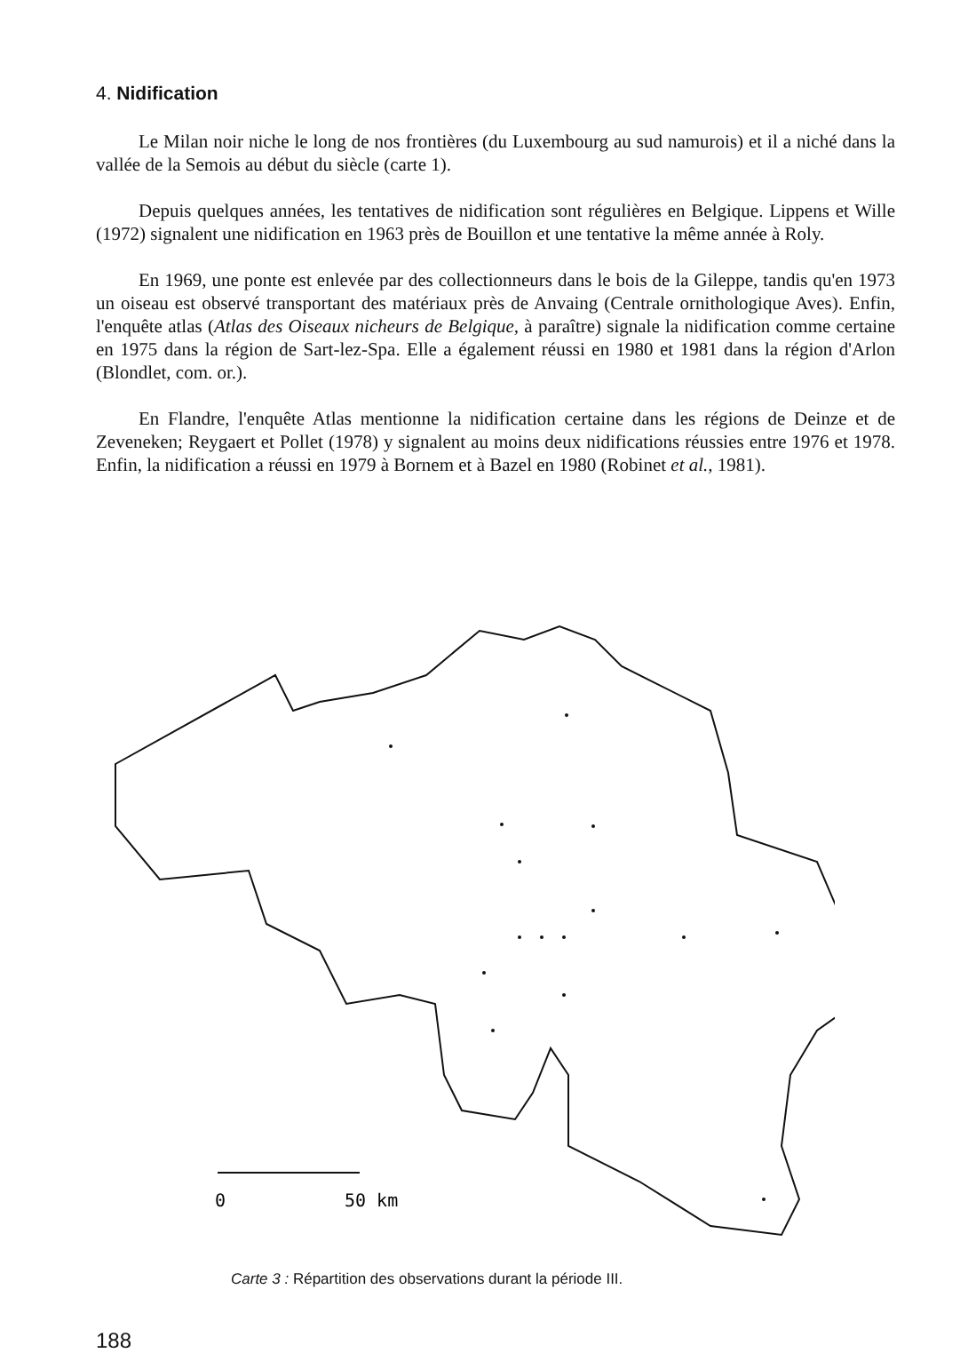4. Nidification
Le Milan noir niche le long de nos frontières (du Luxembourg au sud namurois) et il a niché dans la vallée de la Semois au début du siècle (carte 1).
Depuis quelques années, les tentatives de nidification sont régulières en Belgique. Lippens et Wille (1972) signalent une nidification en 1963 près de Bouillon et une tentative la même année à Roly.
En 1969, une ponte est enlevée par des collectionneurs dans le bois de la Gileppe, tandis qu'en 1973 un oiseau est observé transportant des matériaux près de Anvaing (Centrale ornithologique Aves). Enfin, l'enquête atlas (Atlas des Oiseaux nicheurs de Belgique, à paraître) signale la nidification comme certaine en 1975 dans la région de Sart-lez-Spa. Elle a également réussi en 1980 et 1981 dans la région d'Arlon (Blondlet, com. or.).
En Flandre, l'enquête Atlas mentionne la nidification certaine dans les régions de Deinze et de Zeveneken; Reygaert et Pollet (1978) y signalent au moins deux nidifications réussies entre 1976 et 1978. Enfin, la nidification a réussi en 1979 à Bornem et à Bazel en 1980 (Robinet et al., 1981).
0
50 km
Carte 3 : Répartition des observations durant la période III.
188